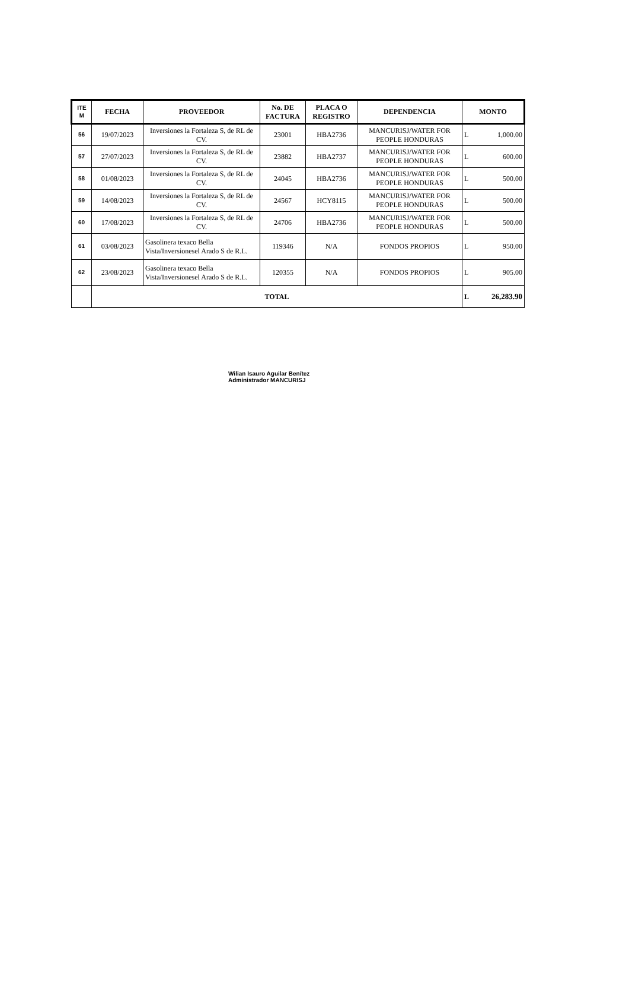| ITE M | FECHA | PROVEEDOR | No. DE FACTURA | PLACA O REGISTRO | DEPENDENCIA | MONTO | |
| --- | --- | --- | --- | --- | --- | --- | --- |
| 56 | 19/07/2023 | Inversiones la Fortaleza S, de RL de CV. | 23001 | HBA2736 | MANCURISJ/WATER FOR PEOPLE HONDURAS | L | 1,000.00 |
| 57 | 27/07/2023 | Inversiones la Fortaleza S, de RL de CV. | 23882 | HBA2737 | MANCURISJ/WATER FOR PEOPLE HONDURAS | L | 600.00 |
| 58 | 01/08/2023 | Inversiones la Fortaleza S, de RL de CV. | 24045 | HBA2736 | MANCURISJ/WATER FOR PEOPLE HONDURAS | L | 500.00 |
| 59 | 14/08/2023 | Inversiones la Fortaleza S, de RL de CV. | 24567 | HCY8115 | MANCURISJ/WATER FOR PEOPLE HONDURAS | L | 500.00 |
| 60 | 17/08/2023 | Inversiones la Fortaleza S, de RL de CV. | 24706 | HBA2736 | MANCURISJ/WATER FOR PEOPLE HONDURAS | L | 500.00 |
| 61 | 03/08/2023 | Gasolinera texaco Bella Vista/Inversionesel Arado S de R.L. | 119346 | N/A | FONDOS PROPIOS | L | 950.00 |
| 62 | 23/08/2023 | Gasolinera texaco Bella Vista/Inversionesel Arado S de R.L. | 120355 | N/A | FONDOS PROPIOS | L | 905.00 |
| | TOTAL | | | | | L | 26,283.90 |
Wilian Isauro Aguilar Benítez
Administrador MANCURISJ